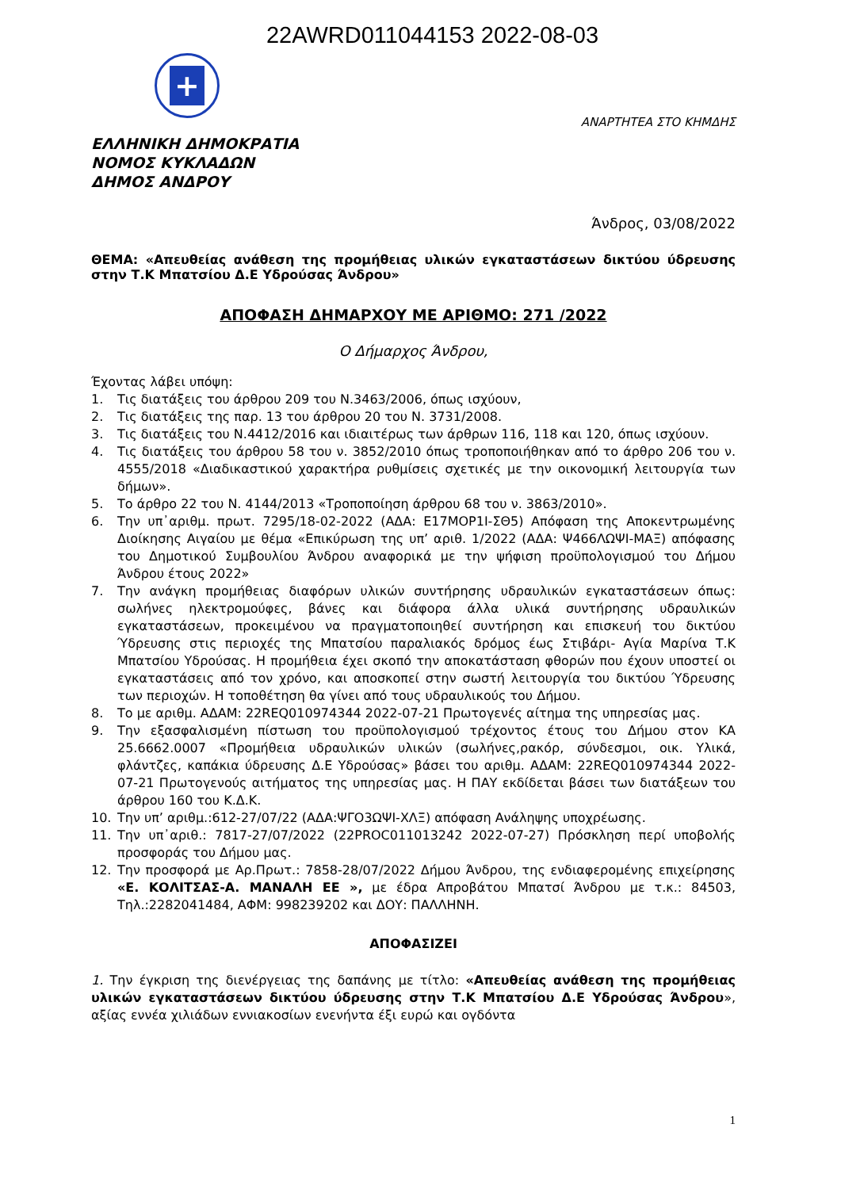22AWRD011044153 2022-08-03
+
ΑΝΑΡΤΗΤΕΑ ΣΤΟ ΚΗΜΔΗΣ
ΕΛΛΗΝΙΚΗ ΔΗΜΟΚΡΑΤΙΑ
ΝΟΜΟΣ ΚΥΚΛΑΔΩΝ
ΔΗΜΟΣ ΑΝΔΡΟΥ
Άνδρος, 03/08/2022
ΘΕΜΑ: «Απευθείας ανάθεση της προμήθειας υλικών εγκαταστάσεων δικτύου ύδρευσης στην Τ.Κ Μπατσίου Δ.Ε Υδρούσας Άνδρου»
ΑΠΟΦΑΣΗ ΔΗΜΑΡΧΟΥ ΜΕ ΑΡΙΘΜΟ: 271 /2022
Ο Δήμαρχος Άνδρου,
Έχοντας λάβει υπόψη:
1. Τις διατάξεις του άρθρου 209 του Ν.3463/2006, όπως ισχύουν,
2. Τις διατάξεις της παρ. 13 του άρθρου 20 του Ν. 3731/2008.
3. Τις διατάξεις του Ν.4412/2016 και ιδιαιτέρως των άρθρων 116, 118 και 120, όπως ισχύουν.
4. Τις διατάξεις του άρθρου 58 του ν. 3852/2010 όπως τροποποιήθηκαν από το άρθρο 206 του ν. 4555/2018 «Διαδικαστικού χαρακτήρα ρυθμίσεις σχετικές με την οικονομική λειτουργία των δήμων».
5. Το άρθρο 22 του Ν. 4144/2013 «Τροποποίηση άρθρου 68 του ν. 3863/2010».
6. Την υπ᾽αριθμ. πρωτ. 7295/18-02-2022 (ΑΔΑ: Ε17ΜΟΡ1Ι-ΣΘ5) Απόφαση της Αποκεντρωμένης Διοίκησης Αιγαίου με θέμα «Επικύρωση της υπ’ αριθ. 1/2022 (ΑΔΑ: Ψ466ΛΩΨΙ-ΜΑΞ) απόφασης του Δημοτικού Συμβουλίου Άνδρου αναφορικά με την ψήφιση προϋπολογισμού του Δήμου Άνδρου έτους 2022»
7. Την ανάγκη προμήθειας διαφόρων υλικών συντήρησης υδραυλικών εγκαταστάσεων όπως: σωλήνες ηλεκτρομούφες, βάνες και διάφορα άλλα υλικά συντήρησης υδραυλικών εγκαταστάσεων, προκειμένου να πραγματοποιηθεί συντήρηση και επισκευή του δικτύου Ύδρευσης στις περιοχές της Μπατσίου παραλιακός δρόμος έως Στιβάρι- Αγία Μαρίνα Τ.Κ Μπατσίου Υδρούσας. Η προμήθεια έχει σκοπό την αποκατάσταση φθορών που έχουν υποστεί οι εγκαταστάσεις από τον χρόνο, και αποσκοπεί στην σωστή λειτουργία του δικτύου Ύδρευσης των περιοχών. Η τοποθέτηση θα γίνει από τους υδραυλικούς του Δήμου.
8. Το με αριθμ. ΑΔΑΜ: 22REQ010974344 2022-07-21 Πρωτογενές αίτημα της υπηρεσίας μας.
9. Την εξασφαλισμένη πίστωση του προϋπολογισμού τρέχοντος έτους του Δήμου στον ΚΑ 25.6662.0007 «Προμήθεια υδραυλικών υλικών (σωλήνες,ρακόρ, σύνδεσμοι, οικ. Υλικά, φλάντζες, καπάκια ύδρευσης Δ.Ε Υδρούσας» βάσει του αριθμ. ΑΔΑΜ: 22REQ010974344 2022-07-21 Πρωτογενούς αιτήματος της υπηρεσίας μας. Η ΠΑΥ εκδίδεται βάσει των διατάξεων του άρθρου 160 του Κ.Δ.Κ.
10. Την υπ’ αριθμ.:612-27/07/22 (ΑΔΑ:ΨΓΟ3ΩΨΙ-ΧΛΞ) απόφαση Ανάληψης υποχρέωσης.
11. Την υπ᾽αριθ.: 7817-27/07/2022 (22PROC011013242 2022-07-27) Πρόσκληση περί υποβολής προσφοράς του Δήμου μας.
12. Την προσφορά με Αρ.Πρωτ.: 7858-28/07/2022 Δήμου Άνδρου, της ενδιαφερομένης επιχείρησης «Ε. ΚΟΛΙΤΣΑΣ-Α. ΜΑΝΑΛΗ ΕΕ », με έδρα Απροβάτου Μπατσί Άνδρου με τ.κ.: 84503, Τηλ.:2282041484, ΑΦΜ: 998239202 και ΔΟΥ: ΠΑΛΛΗΝΗ.
ΑΠΟΦΑΣΙΖΕΙ
1. Την έγκριση της διενέργειας της δαπάνης με τίτλο: «Απευθείας ανάθεση της προμήθειας υλικών εγκαταστάσεων δικτύου ύδρευσης στην Τ.Κ Μπατσίου Δ.Ε Υδρούσας Άνδρου», αξίας εννέα χιλιάδων εννιακοσίων ενενήντα έξι ευρώ και ογδόντα
1